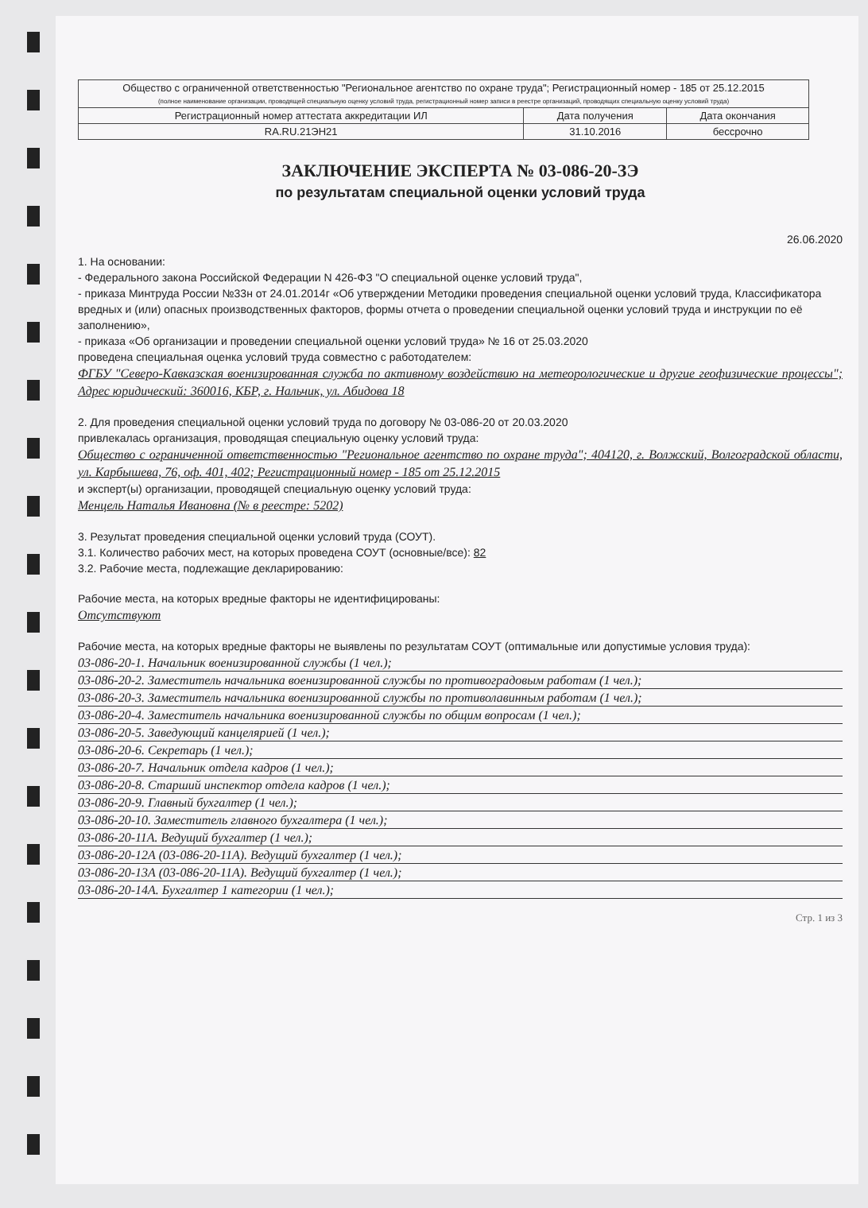| Общество с ограниченной ответственностью "Региональное агентство по охране труда"; Регистрационный номер - 185 от 25.12.2015 (полное наименование организации, проводящей специальную оценку условий труда, регистрационный номер записи в реестре организаций, проводящих специальную оценку условий труда) | | |
| Регистрационный номер аттестата аккредитации ИЛ | Дата получения | Дата окончания |
| RA.RU.21ЭН21 | 31.10.2016 | бессрочно |
ЗАКЛЮЧЕНИЕ ЭКСПЕРТА № 03-086-20-ЗЭ
по результатам специальной оценки условий труда
26.06.2020
1. На основании:
- Федерального закона Российской Федерации N 426-ФЗ "О специальной оценке условий труда",
- приказа Минтруда России №33н от 24.01.2014г «Об утверждении Методики проведения специальной оценки условий труда, Классификатора вредных и (или) опасных производственных факторов, формы отчета о проведении специальной оценки условий труда и инструкции по её заполнению»,
- приказа «Об организации и проведении специальной оценки условий труда» № 16 от 25.03.2020
проведена специальная оценка условий труда совместно с работодателем:
ФГБУ "Северо-Кавказская военизированная служба по активному воздействию на метеорологические и другие геофизические процессы"; Адрес юридический: 360016, КБР, г. Нальчик, ул. Абидова 18
2. Для проведения специальной оценки условий труда по договору № 03-086-20 от 20.03.2020
привлекалась организация, проводящая специальную оценку условий труда:
Общество с ограниченной ответственностью "Региональное агентство по охране труда"; 404120, г. Волжский, Волгоградской области, ул. Карбышева, 76, оф. 401, 402; Регистрационный номер - 185 от 25.12.2015
и эксперт(ы) организации, проводящей специальную оценку условий труда:
Менцель Наталья Ивановна (№ в реестре: 5202)
3. Результат проведения специальной оценки условий труда (СОУТ).
3.1. Количество рабочих мест, на которых проведена СОУТ (основные/все): 82
3.2. Рабочие места, подлежащие декларированию:
Рабочие места, на которых вредные факторы не идентифицированы:
Отсутствуют
Рабочие места, на которых вредные факторы не выявлены по результатам СОУТ (оптимальные или допустимые условия труда):
03-086-20-1. Начальник военизированной службы (1 чел.);
03-086-20-2. Заместитель начальника военизированной службы по противоградовым работам (1 чел.);
03-086-20-3. Заместитель начальника военизированной службы по противолавинным работам (1 чел.);
03-086-20-4. Заместитель начальника военизированной службы по общим вопросам (1 чел.);
03-086-20-5. Заведующий канцелярией (1 чел.);
03-086-20-6. Секретарь (1 чел.);
03-086-20-7. Начальник отдела кадров (1 чел.);
03-086-20-8. Старший инспектор отдела кадров (1 чел.);
03-086-20-9. Главный бухгалтер (1 чел.);
03-086-20-10. Заместитель главного бухгалтера (1 чел.);
03-086-20-11А. Ведущий бухгалтер (1 чел.);
03-086-20-12А (03-086-20-11А). Ведущий бухгалтер (1 чел.);
03-086-20-13А (03-086-20-11А). Ведущий бухгалтер (1 чел.);
03-086-20-14А. Бухгалтер 1 категории (1 чел.);
Стр. 1 из 3